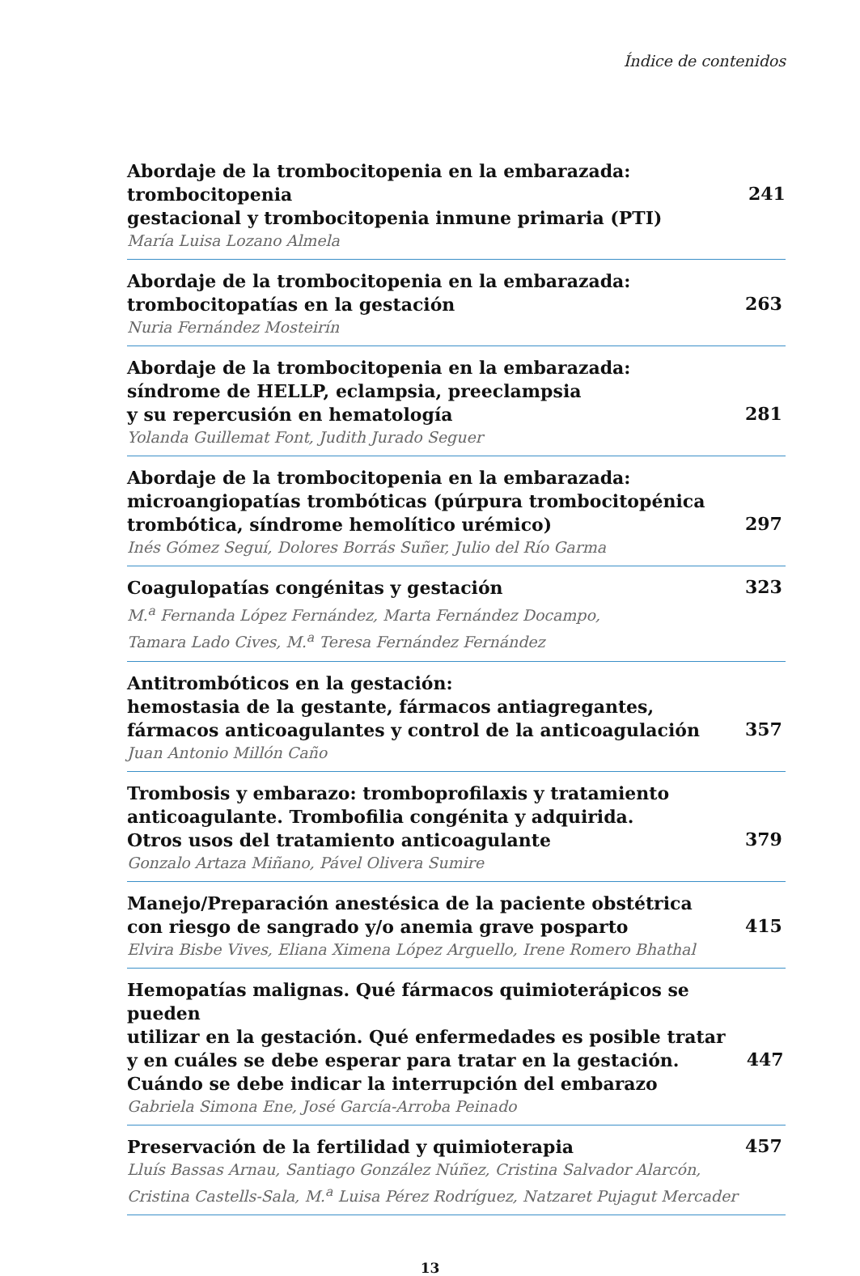Índice de contenidos
Abordaje de la trombocitopenia en la embarazada: trombocitopenia
gestacional y trombocitopenia inmune primaria (PTI)
María Luisa Lozano Almela
241
Abordaje de la trombocitopenia en la embarazada:
trombocitopatías en la gestación
Nuria Fernández Mosteirín
263
Abordaje de la trombocitopenia en la embarazada:
síndrome de HELLP, eclampsia, preeclampsia
y su repercusión en hematología
Yolanda Guillemat Font, Judith Jurado Seguer
281
Abordaje de la trombocitopenia en la embarazada:
microangiopatías trombóticas (púrpura trombocitopénica
trombótica, síndrome hemolítico urémico)
Inés Gómez Seguí, Dolores Borrás Suñer, Julio del Río Garma
297
Coagulopatías congénitas y gestación
M.<sup>a</sup> Fernanda López Fernández, Marta Fernández Docampo,
Tamara Lado Cives, M.<sup>a</sup> Teresa Fernández Fernández
323
Antitrombóticos en la gestación:
hemostasia de la gestante, fármacos antiagregantes,
fármacos anticoagulantes y control de la anticoagulación
Juan Antonio Millón Caño
357
Trombosis y embarazo: tromboprofilaxis y tratamiento
anticoagulante. Trombofilia congénita y adquirida.
Otros usos del tratamiento anticoagulante
Gonzalo Artaza Miñano, Pável Olivera Sumire
379
Manejo/Preparación anestésica de la paciente obstétrica
con riesgo de sangrado y/o anemia grave posparto
Elvira Bisbe Vives, Eliana Ximena López Arguello, Irene Romero Bhathal
415
Hemopatías malignas. Qué fármacos quimioterápicos se pueden
utilizar en la gestación. Qué enfermedades es posible tratar
y en cuáles se debe esperar para tratar en la gestación.
Cuándo se debe indicar la interrupción del embarazo
Gabriela Simona Ene, José García-Arroba Peinado
447
Preservación de la fertilidad y quimioterapia
Lluís Bassas Arnau, Santiago González Núñez, Cristina Salvador Alarcón,
Cristina Castells-Sala, M.<sup>a</sup> Luisa Pérez Rodríguez, Natzaret Pujagut Mercader
457
13